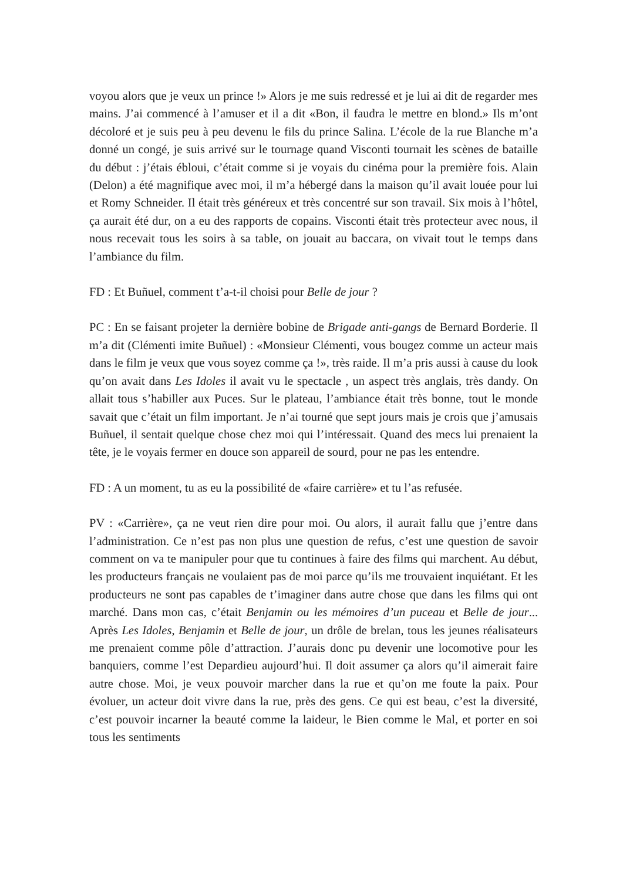voyou alors que je veux un prince !» Alors je me suis redressé et je lui ai dit de regarder mes mains. J’ai commencé à l’amuser et il a dit «Bon, il faudra le mettre en blond.» Ils m’ont décoloré et je suis peu à peu devenu le fils du prince Salina. L’école de la rue Blanche m’a donné un congé, je suis arrivé sur le tournage quand Visconti tournait les scènes de bataille du début : j’étais ébloui, c’était comme si je voyais du cinéma pour la première fois. Alain (Delon) a été magnifique avec moi, il m’a hébergé dans la maison qu’il avait louée pour lui et Romy Schneider. Il était très généreux et très concentré sur son travail. Six mois à l’hôtel, ça aurait été dur, on a eu des rapports de copains. Visconti était très protecteur avec nous, il nous recevait tous les soirs à sa table, on jouait au baccara, on vivait tout le temps dans l’ambiance du film.
FD : Et Buñuel, comment t’a-t-il choisi pour Belle de jour ?
PC : En se faisant projeter la dernière bobine de Brigade anti-gangs de Bernard Borderie. Il m’a dit (Clémenti imite Buñuel) : «Monsieur Clémenti, vous bougez comme un acteur mais dans le film je veux que vous soyez comme ça !», très raide. Il m’a pris aussi à cause du look qu’on avait dans Les Idoles il avait vu le spectacle , un aspect très anglais, très dandy. On allait tous s’habiller aux Puces. Sur le plateau, l’ambiance était très bonne, tout le monde savait que c’était un film important. Je n’ai tourné que sept jours mais je crois que j’amusais Buñuel, il sentait quelque chose chez moi qui l’intéressait. Quand des mecs lui prenaient la tête, je le voyais fermer en douce son appareil de sourd, pour ne pas les entendre.
FD : A un moment, tu as eu la possibilité de «faire carrière» et tu l’as refusée.
PV : «Carrière», ça ne veut rien dire pour moi. Ou alors, il aurait fallu que j’entre dans l’administration. Ce n’est pas non plus une question de refus, c’est une question de savoir comment on va te manipuler pour que tu continues à faire des films qui marchent. Au début, les producteurs français ne voulaient pas de moi parce qu’ils me trouvaient inquiétant. Et les producteurs ne sont pas capables de t’imaginer dans autre chose que dans les films qui ont marché. Dans mon cas, c’était Benjamin ou les mémoires d’un puceau et Belle de jour... Après Les Idoles, Benjamin et Belle de jour, un drôle de brelan, tous les jeunes réalisateurs me prenaient comme pôle d’attraction. J’aurais donc pu devenir une locomotive pour les banquiers, comme l’est Depardieu aujourd’hui. Il doit assumer ça alors qu’il aimerait faire autre chose. Moi, je veux pouvoir marcher dans la rue et qu’on me foute la paix. Pour évoluer, un acteur doit vivre dans la rue, près des gens. Ce qui est beau, c’est la diversité, c’est pouvoir incarner la beauté comme la laideur, le Bien comme le Mal, et porter en soi tous les sentiments